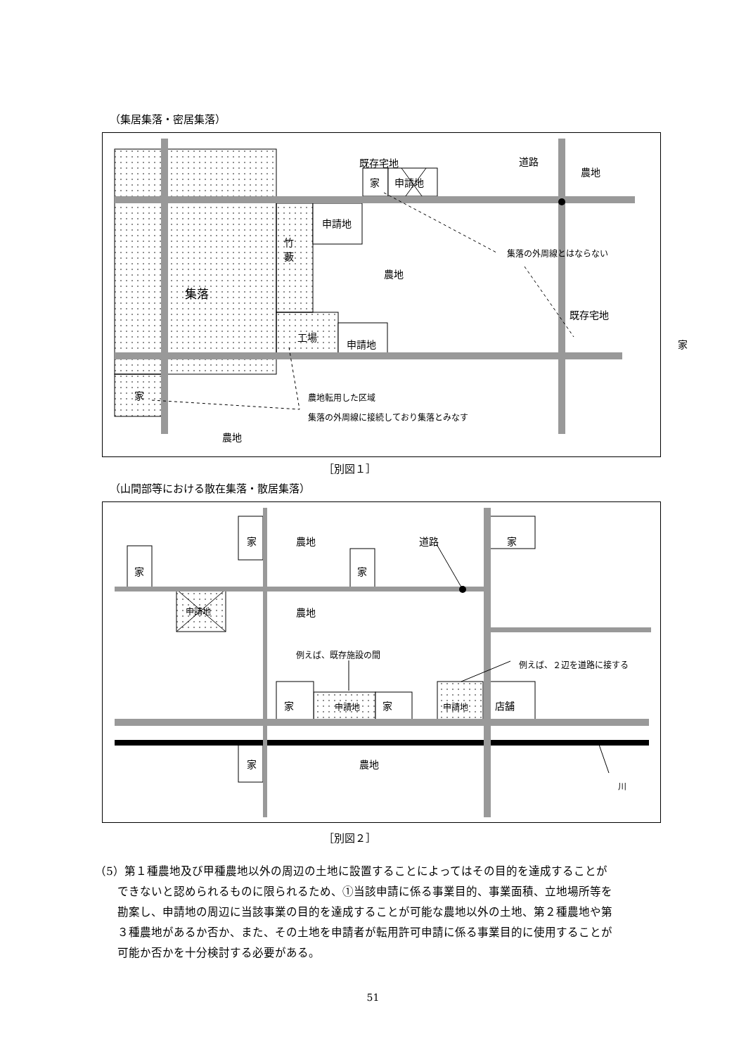（集居集落・密居集落）
既存宅地
家 申請地
道路
農地
申請地
竹
藪
農地
集落の外周線とはならない
集落
既存宅地
工場
申請地 家
家 農地転用した区域
集落の外周線に接続しており集落とみなす
農地
［別図１］
（山間部等における散在集落・散居集落）
家
家 農地 道路 家
家
申請地 農地
例えば、既存施設の間
例えば、２辺を道路に接する
家 申請地 家 申請地 店舗
家 農地
川
［別図２］
（5）第１種農地及び甲種農地以外の周辺の土地に設置することによってはその目的を達成することが
　　できないと認められるものに限られるため、①当該申請に係る事業目的、事業面積、立地場所等を
　　勘案し、申請地の周辺に当該事業の目的を達成することが可能な農地以外の土地、第２種農地や第
　　３種農地があるか否か、また、その土地を申請者が転用許可申請に係る事業目的に使用することが
　　可能か否かを十分検討する必要がある。
51